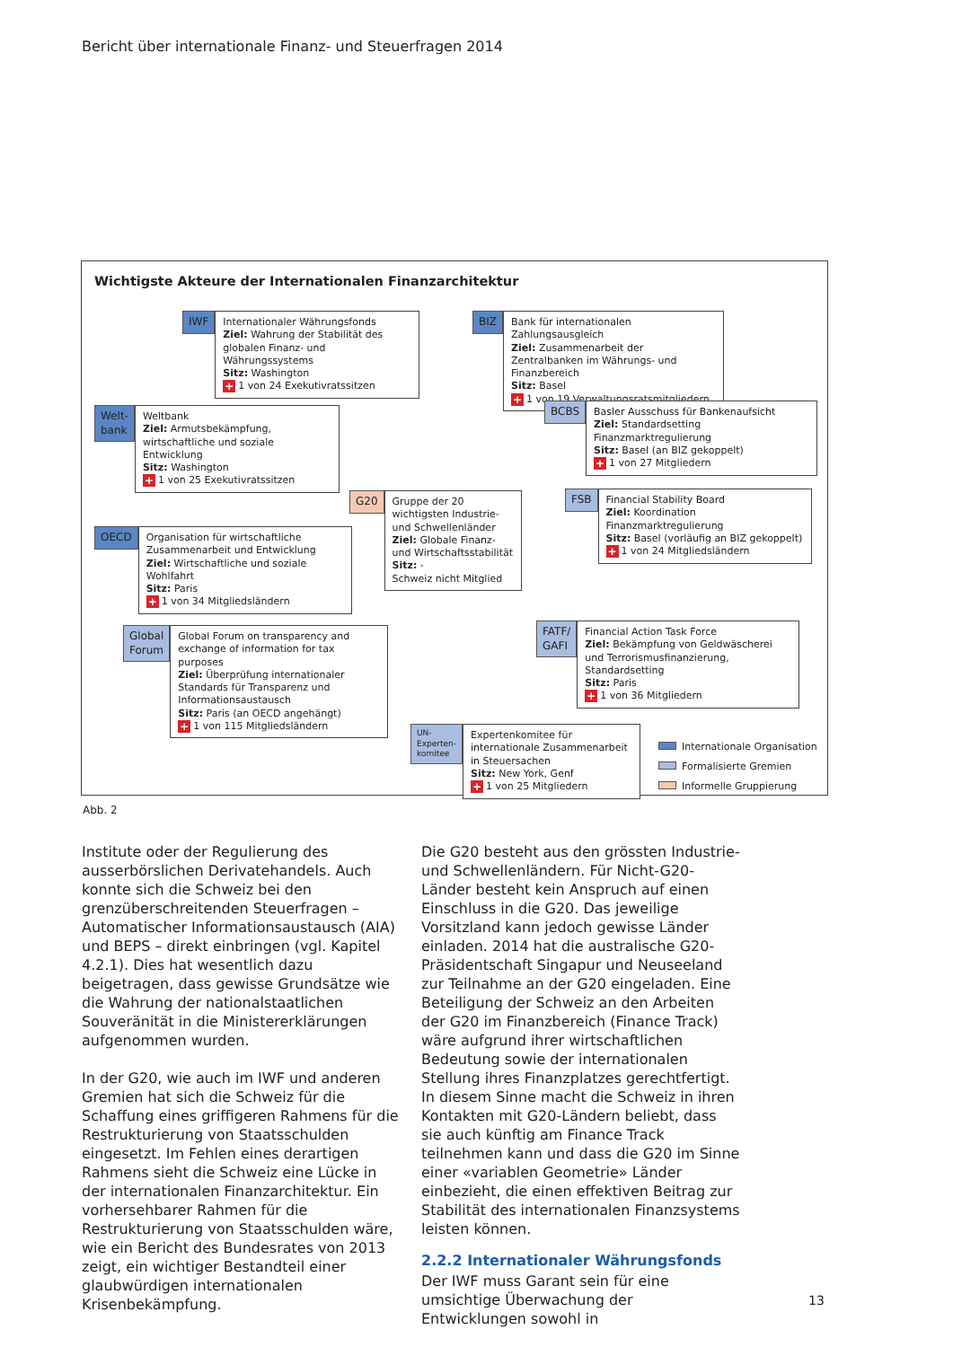Bericht über internationale Finanz- und Steuerfragen 2014
Wichtigste Akteure der Internationalen Finanzarchitektur
IWF Internationaler Währungsfonds
Ziel: Wahrung der Stabilität des globalen Finanz- und Währungssystems
Sitz: Washington
+ 1 von 24 Exekutivratssitzen
BIZ Bank für internationalen Zahlungsausgleich
Ziel: Zusammenarbeit der Zentralbanken im Währungs- und Finanzbereich
Sitz: Basel
+ 1 von 19 Verwaltungsratsmitgliedern
Welt-
bank
Weltbank
Ziel: Armutsbekämpfung, wirtschaftliche und soziale Entwicklung
Sitz: Washington
+ 1 von 25 Exekutivratssitzen
BCBS Basler Ausschuss für Bankenaufsicht
Ziel: Standardsetting Finanzmarktregulierung
Sitz: Basel (an BIZ gekoppelt)
+ 1 von 27 Mitgliedern
G20 Gruppe der 20 wichtigsten Industrie- und Schwellenländer
Ziel: Globale Finanz- und Wirtschaftsstabilität
Sitz: -
Schweiz nicht Mitglied
FSB Financial Stability Board
Ziel: Koordination Finanzmarktregulierung
Sitz: Basel (vorläufig an BIZ gekoppelt)
+ 1 von 24 Mitgliedsländern
OECD Organisation für wirtschaftliche Zusammenarbeit und Entwicklung
Ziel: Wirtschaftliche und soziale Wohlfahrt
Sitz: Paris
+ 1 von 34 Mitgliedsländern
FATF/
GAFI
Financial Action Task Force
Ziel: Bekämpfung von Geldwäscherei und Terrorismusfinanzierung, Standardsetting
Sitz: Paris
+ 1 von 36 Mitgliedern
Global
Forum
Global Forum on transparency and exchange of information for tax purposes
Ziel: Überprüfung internationaler Standards für Transparenz und Informationsaustausch
Sitz: Paris (an OECD angehängt)
+ 1 von 115 Mitgliedsländern
UN-
Experten-
komitee
Expertenkomitee für internationale Zusammenarbeit in Steuersachen
Sitz: New York, Genf
+ 1 von 25 Mitgliedern
Internationale Organisation
Formalisierte Gremien
Informelle Gruppierung
Abb. 2
Institute oder der Regulierung des ausserbörslichen Derivatehandels. Auch konnte sich die Schweiz bei den grenzüberschreitenden Steuerfragen – Automatischer Informationsaustausch (AIA) und BEPS – direkt einbringen (vgl. Kapitel 4.2.1). Dies hat wesentlich dazu beigetragen, dass gewisse Grundsätze wie die Wahrung der nationalstaatlichen Souveränität in die Ministererklärungen aufgenommen wurden.
In der G20, wie auch im IWF und anderen Gremien hat sich die Schweiz für die Schaffung eines griffigeren Rahmens für die Restrukturierung von Staatsschulden eingesetzt. Im Fehlen eines derartigen Rahmens sieht die Schweiz eine Lücke in der internationalen Finanzarchitektur. Ein vorhersehbarer Rahmen für die Restrukturierung von Staatsschulden wäre, wie ein Bericht des Bundesrates von 2013 zeigt, ein wichtiger Bestandteil einer glaubwürdigen internationalen Krisenbekämpfung.
Die G20 besteht aus den grössten Industrie- und Schwellenländern. Für Nicht-G20-Länder besteht kein Anspruch auf einen Einschluss in die G20. Das jeweilige Vorsitzland kann jedoch gewisse Länder einladen. 2014 hat die australische G20-Präsidentschaft Singapur und Neuseeland zur Teilnahme an der G20 eingeladen. Eine Beteiligung der Schweiz an den Arbeiten der G20 im Finanzbereich (Finance Track) wäre aufgrund ihrer wirtschaftlichen Bedeutung sowie der internationalen Stellung ihres Finanzplatzes gerechtfertigt. In diesem Sinne macht die Schweiz in ihren Kontakten mit G20-Ländern beliebt, dass sie auch künftig am Finance Track teilnehmen kann und dass die G20 im Sinne einer «variablen Geometrie» Länder einbezieht, die einen effektiven Beitrag zur Stabilität des internationalen Finanzsystems leisten können.
2.2.2 Internationaler Währungsfonds
Der IWF muss Garant sein für eine umsichtige Überwachung der Entwicklungen sowohl in
13